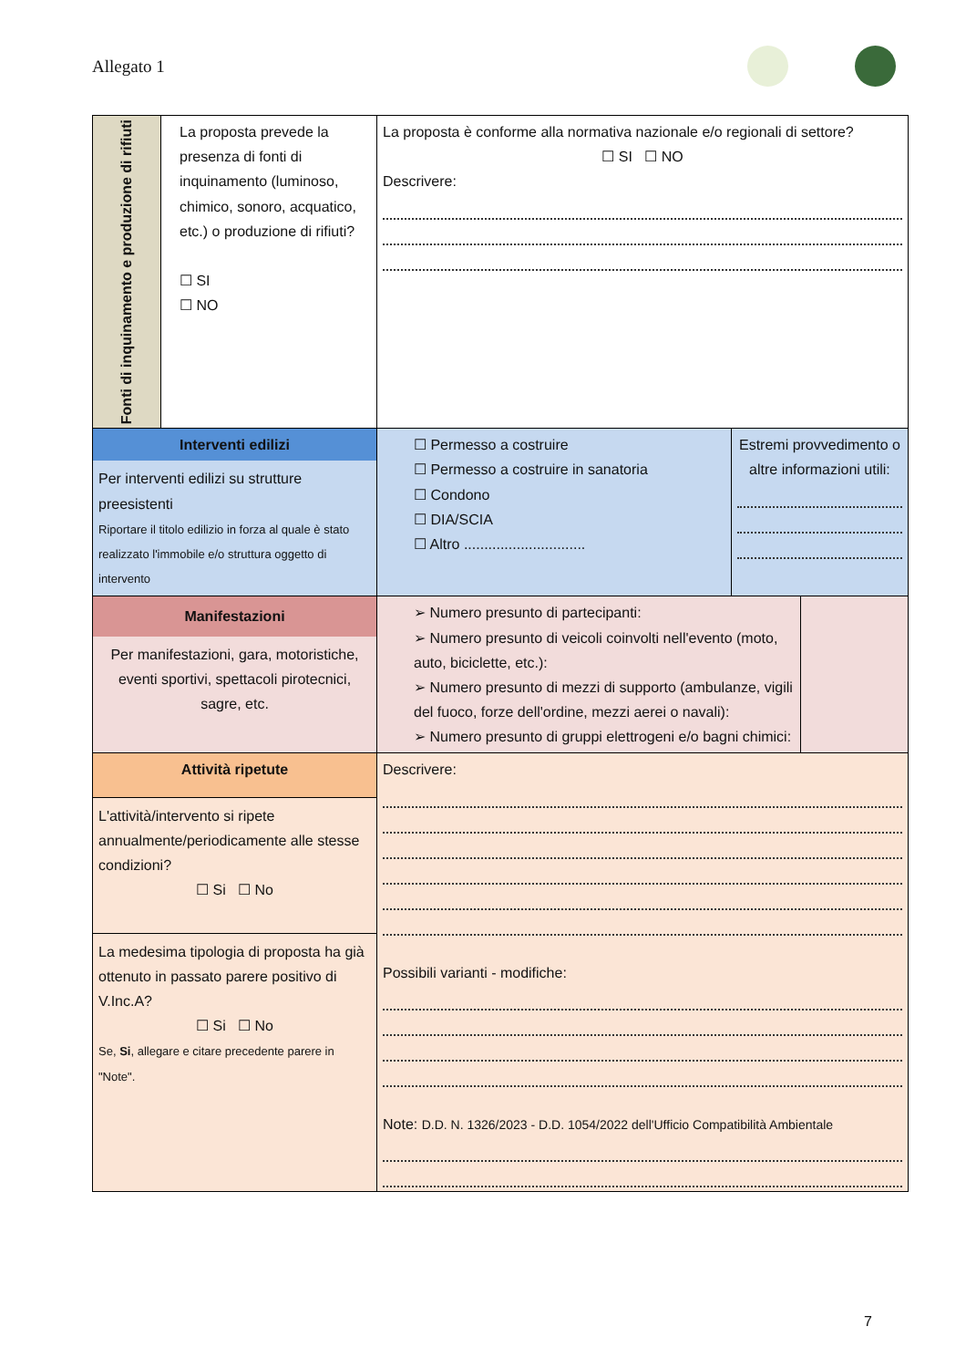Allegato 1
| Fonti di inquinamento e produzione di rifiuti | La proposta prevede la presenza di fonti di inquinamento (luminoso, chimico, sonoro, acquatico, etc.) o produzione di rifiuti? ☐ SI ☐ NO | La proposta è conforme alla normativa nazionale e/o regionali di settore? ☐ SI ☐ NO Descrivere: | | |
| Interventi edilizi Per interventi edilizi su strutture preesistenti Riportare il titolo edilizio in forza al quale è stato realizzato l'immobile e/o struttura oggetto di intervento | | ☐ Permesso a costruire ☐ Permesso a costruire in sanatoria ☐ Condono ☐ DIA/SCIA ☐ Altro .............................. | Estremi provvedimento o altre informazioni utili: | |
| Manifestazioni Per manifestazioni, gara, motoristiche, eventi sportivi, spettacoli pirotecnici, sagre, etc. | | ➢ Numero presunto di partecipanti: ➢ Numero presunto di veicoli coinvolti nell'evento (moto, auto, biciclette, etc.): ➢ Numero presunto di mezzi di supporto (ambulanze, vigili del fuoco, forze dell'ordine, mezzi aerei o navali): ➢ Numero presunto di gruppi elettrogeni e/o bagni chimici: | | |
| Attività ripetute L'attività/intervento si ripete annualmente/periodicamente alle stesse condizioni? ☐ Si ☐ No La medesima tipologia di proposta ha già ottenuto in passato parere positivo di V.Inc.A? ☐ Si ☐ No Se, Si , allegare e citare precedente parere in "Note". | | Descrivere: Possibili varianti - modifiche: Note: D.D. N. 1326/2023 - D.D. 1054/2022 dell'Ufficio Compatibilità Ambientale | | |
7